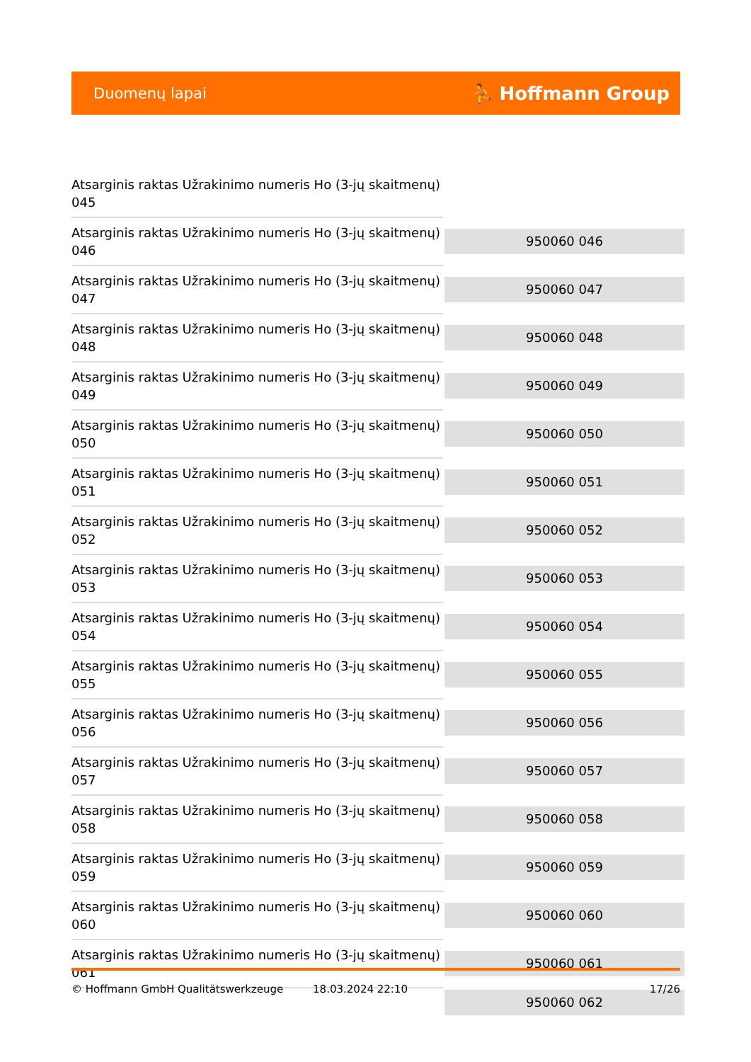Duomenų lapai ⛹ Hoffmann Group
| Atsarginis raktas Užrakinimo numeris Ho (3-jų skaitmenų) 045 | |
| Atsarginis raktas Užrakinimo numeris Ho (3-jų skaitmenų) 046 | 950060 046 |
| Atsarginis raktas Užrakinimo numeris Ho (3-jų skaitmenų) 047 | 950060 047 |
| Atsarginis raktas Užrakinimo numeris Ho (3-jų skaitmenų) 048 | 950060 048 |
| Atsarginis raktas Užrakinimo numeris Ho (3-jų skaitmenų) 049 | 950060 049 |
| Atsarginis raktas Užrakinimo numeris Ho (3-jų skaitmenų) 050 | 950060 050 |
| Atsarginis raktas Užrakinimo numeris Ho (3-jų skaitmenų) 051 | 950060 051 |
| Atsarginis raktas Užrakinimo numeris Ho (3-jų skaitmenų) 052 | 950060 052 |
| Atsarginis raktas Užrakinimo numeris Ho (3-jų skaitmenų) 053 | 950060 053 |
| Atsarginis raktas Užrakinimo numeris Ho (3-jų skaitmenų) 054 | 950060 054 |
| Atsarginis raktas Užrakinimo numeris Ho (3-jų skaitmenų) 055 | 950060 055 |
| Atsarginis raktas Užrakinimo numeris Ho (3-jų skaitmenų) 056 | 950060 056 |
| Atsarginis raktas Užrakinimo numeris Ho (3-jų skaitmenų) 057 | 950060 057 |
| Atsarginis raktas Užrakinimo numeris Ho (3-jų skaitmenų) 058 | 950060 058 |
| Atsarginis raktas Užrakinimo numeris Ho (3-jų skaitmenų) 059 | 950060 059 |
| Atsarginis raktas Užrakinimo numeris Ho (3-jų skaitmenų) 060 | 950060 060 |
| Atsarginis raktas Užrakinimo numeris Ho (3-jų skaitmenų) 061 | 950060 061 |
| | 950060 062 |
© Hoffmann GmbH Qualitätswerkzeuge 18.03.2024 22:10 17/26